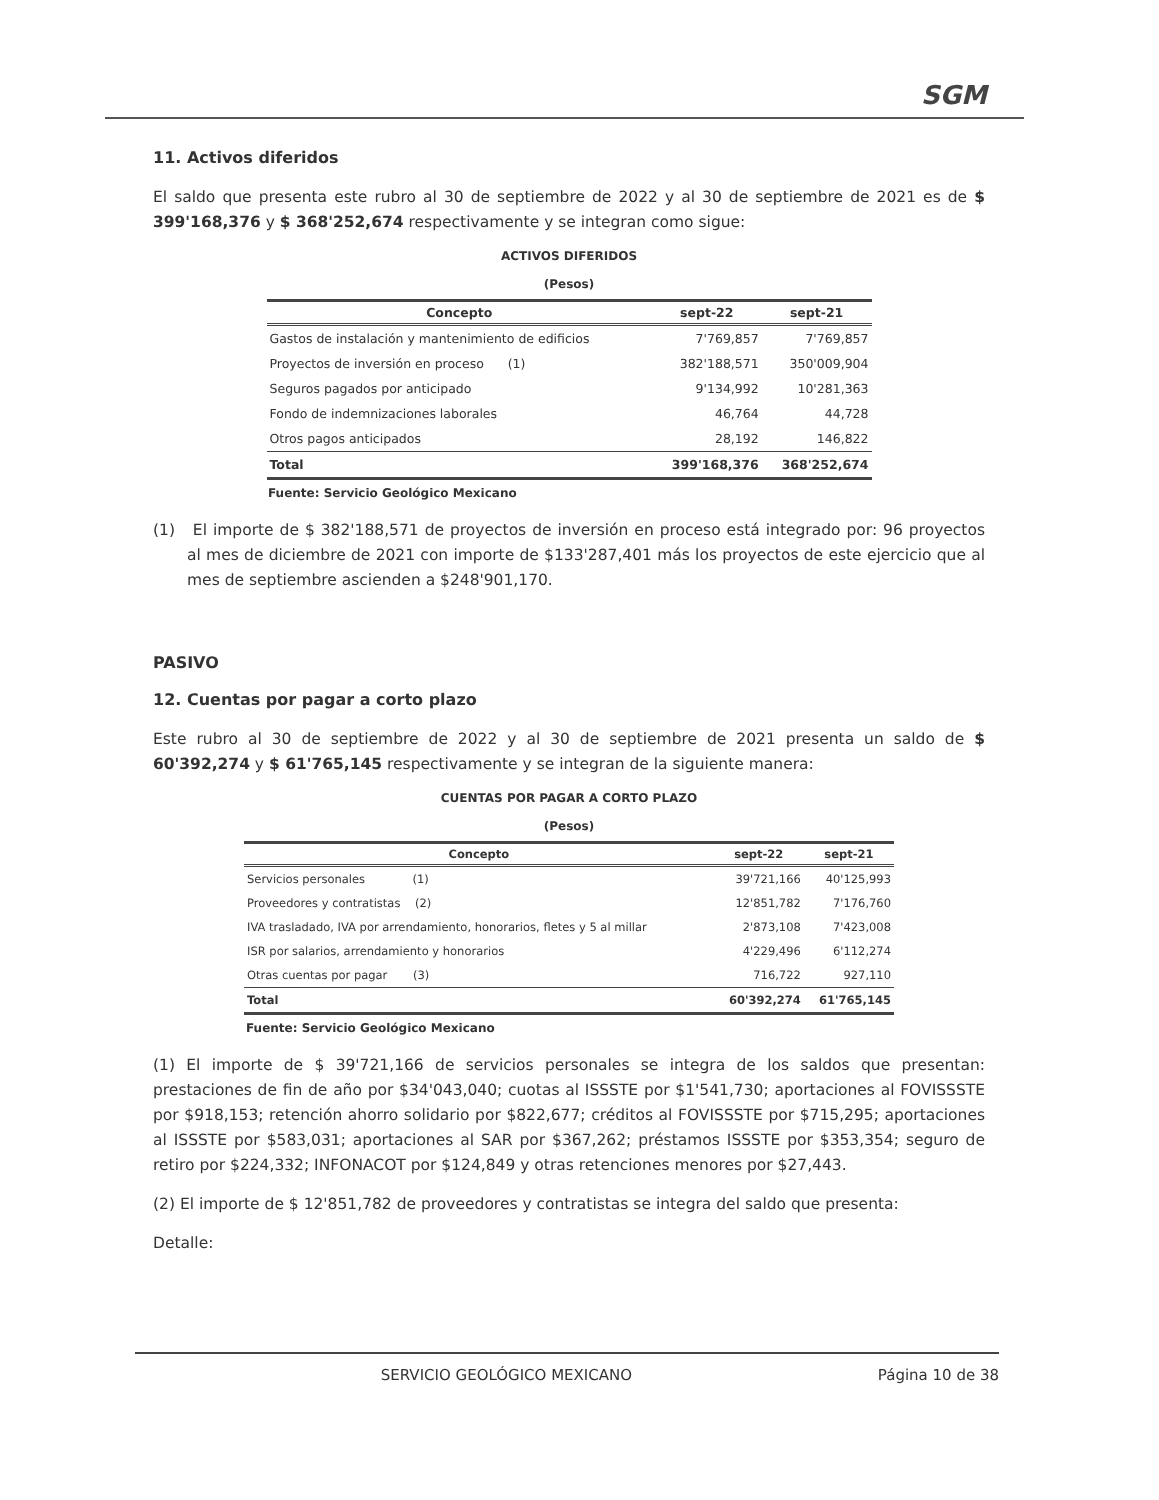SGM
11. Activos diferidos
El saldo que presenta este rubro al 30 de septiembre de 2022 y al 30 de septiembre de 2021 es de $ 399'168,376 y $ 368'252,674 respectivamente y se integran como sigue:
ACTIVOS DIFERIDOS
(Pesos)
| Concepto | sept-22 | sept-21 |
| --- | --- | --- |
| Gastos de instalación y mantenimiento de edificios | 7'769,857 | 7'769,857 |
| Proyectos de inversión en proceso (1) | 382'188,571 | 350'009,904 |
| Seguros pagados por anticipado | 9'134,992 | 10'281,363 |
| Fondo de indemnizaciones laborales | 46,764 | 44,728 |
| Otros pagos anticipados | 28,192 | 146,822 |
| Total | 399'168,376 | 368'252,674 |
Fuente: Servicio Geológico Mexicano
(1) El importe de $ 382'188,571 de proyectos de inversión en proceso está integrado por: 96 proyectos al mes de diciembre de 2021 con importe de $133'287,401 más los proyectos de este ejercicio que al mes de septiembre ascienden a $248'901,170.
PASIVO
12. Cuentas por pagar a corto plazo
Este rubro al 30 de septiembre de 2022 y al 30 de septiembre de 2021 presenta un saldo de $ 60'392,274 y $ 61'765,145 respectivamente y se integran de la siguiente manera:
CUENTAS POR PAGAR A CORTO PLAZO
(Pesos)
| Concepto | sept-22 | sept-21 |
| --- | --- | --- |
| Servicios personales (1) | 39'721,166 | 40'125,993 |
| Proveedores y contratistas (2) | 12'851,782 | 7'176,760 |
| IVA trasladado, IVA por arrendamiento, honorarios, fletes y 5 al millar | 2'873,108 | 7'423,008 |
| ISR por salarios, arrendamiento y honorarios | 4'229,496 | 6'112,274 |
| Otras cuentas por pagar (3) | 716,722 | 927,110 |
| Total | 60'392,274 | 61'765,145 |
Fuente: Servicio Geológico Mexicano
(1) El importe de $ 39'721,166 de servicios personales se integra de los saldos que presentan: prestaciones de fin de año por $34'043,040; cuotas al ISSSTE por $1'541,730; aportaciones al FOVISSSTE por $918,153; retención ahorro solidario por $822,677; créditos al FOVISSSTE por $715,295; aportaciones al ISSSTE por $583,031; aportaciones al SAR por $367,262; préstamos ISSSTE por $353,354; seguro de retiro por $224,332; INFONACOT por $124,849 y otras retenciones menores por $27,443.
(2) El importe de $ 12'851,782 de proveedores y contratistas se integra del saldo que presenta:
Detalle:
SERVICIO GEOLÓGICO MEXICANO Página 10 de 38